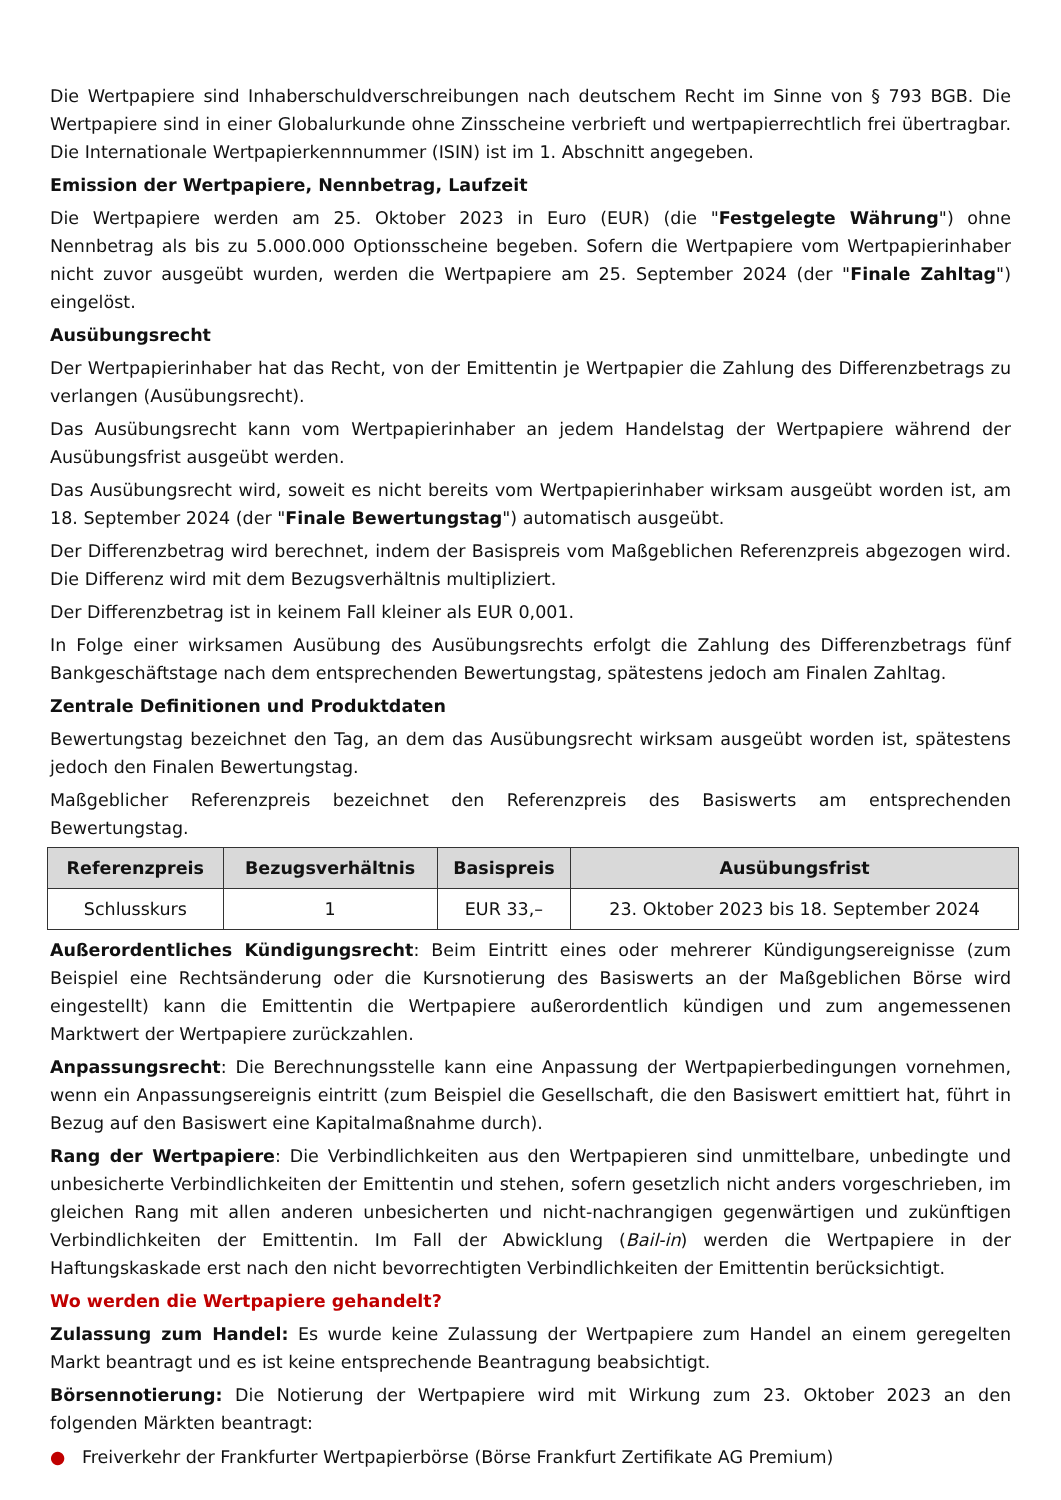Die Wertpapiere sind Inhaberschuldverschreibungen nach deutschem Recht im Sinne von § 793 BGB. Die Wertpapiere sind in einer Globalurkunde ohne Zinsscheine verbrieft und wertpapierrechtlich frei übertragbar. Die Internationale Wertpapierkennnummer (ISIN) ist im 1. Abschnitt angegeben.
Emission der Wertpapiere, Nennbetrag, Laufzeit
Die Wertpapiere werden am 25. Oktober 2023 in Euro (EUR) (die "Festgelegte Währung") ohne Nennbetrag als bis zu 5.000.000 Optionsscheine begeben. Sofern die Wertpapiere vom Wertpapierinhaber nicht zuvor ausgeübt wurden, werden die Wertpapiere am 25. September 2024 (der "Finale Zahltag") eingelöst.
Ausübungsrecht
Der Wertpapierinhaber hat das Recht, von der Emittentin je Wertpapier die Zahlung des Differenzbetrags zu verlangen (Ausübungsrecht).
Das Ausübungsrecht kann vom Wertpapierinhaber an jedem Handelstag der Wertpapiere während der Ausübungsfrist ausgeübt werden.
Das Ausübungsrecht wird, soweit es nicht bereits vom Wertpapierinhaber wirksam ausgeübt worden ist, am 18. September 2024 (der "Finale Bewertungstag") automatisch ausgeübt.
Der Differenzbetrag wird berechnet, indem der Basispreis vom Maßgeblichen Referenzpreis abgezogen wird. Die Differenz wird mit dem Bezugsverhältnis multipliziert.
Der Differenzbetrag ist in keinem Fall kleiner als EUR 0,001.
In Folge einer wirksamen Ausübung des Ausübungsrechts erfolgt die Zahlung des Differenzbetrags fünf Bankgeschäftstage nach dem entsprechenden Bewertungstag, spätestens jedoch am Finalen Zahltag.
Zentrale Definitionen und Produktdaten
Bewertungstag bezeichnet den Tag, an dem das Ausübungsrecht wirksam ausgeübt worden ist, spätestens jedoch den Finalen Bewertungstag.
Maßgeblicher Referenzpreis bezeichnet den Referenzpreis des Basiswerts am entsprechenden Bewertungstag.
| Referenzpreis | Bezugsverhältnis | Basispreis | Ausübungsfrist |
| --- | --- | --- | --- |
| Schlusskurs | 1 | EUR 33,– | 23. Oktober 2023 bis 18. September 2024 |
Außerordentliches Kündigungsrecht: Beim Eintritt eines oder mehrerer Kündigungsereignisse (zum Beispiel eine Rechtsänderung oder die Kursnotierung des Basiswerts an der Maßgeblichen Börse wird eingestellt) kann die Emittentin die Wertpapiere außerordentlich kündigen und zum angemessenen Marktwert der Wertpapiere zurückzahlen.
Anpassungsrecht: Die Berechnungsstelle kann eine Anpassung der Wertpapierbedingungen vornehmen, wenn ein Anpassungsereignis eintritt (zum Beispiel die Gesellschaft, die den Basiswert emittiert hat, führt in Bezug auf den Basiswert eine Kapitalmaßnahme durch).
Rang der Wertpapiere: Die Verbindlichkeiten aus den Wertpapieren sind unmittelbare, unbedingte und unbesicherte Verbindlichkeiten der Emittentin und stehen, sofern gesetzlich nicht anders vorgeschrieben, im gleichen Rang mit allen anderen unbesicherten und nicht-nachrangigen gegenwärtigen und zukünftigen Verbindlichkeiten der Emittentin. Im Fall der Abwicklung (Bail-in) werden die Wertpapiere in der Haftungskaskade erst nach den nicht bevorrechtigten Verbindlichkeiten der Emittentin berücksichtigt.
Wo werden die Wertpapiere gehandelt?
Zulassung zum Handel: Es wurde keine Zulassung der Wertpapiere zum Handel an einem geregelten Markt beantragt und es ist keine entsprechende Beantragung beabsichtigt.
Börsennotierung: Die Notierung der Wertpapiere wird mit Wirkung zum 23. Oktober 2023 an den folgenden Märkten beantragt:
● Freiverkehr der Frankfurter Wertpapierbörse (Börse Frankfurt Zertifikate AG Premium)